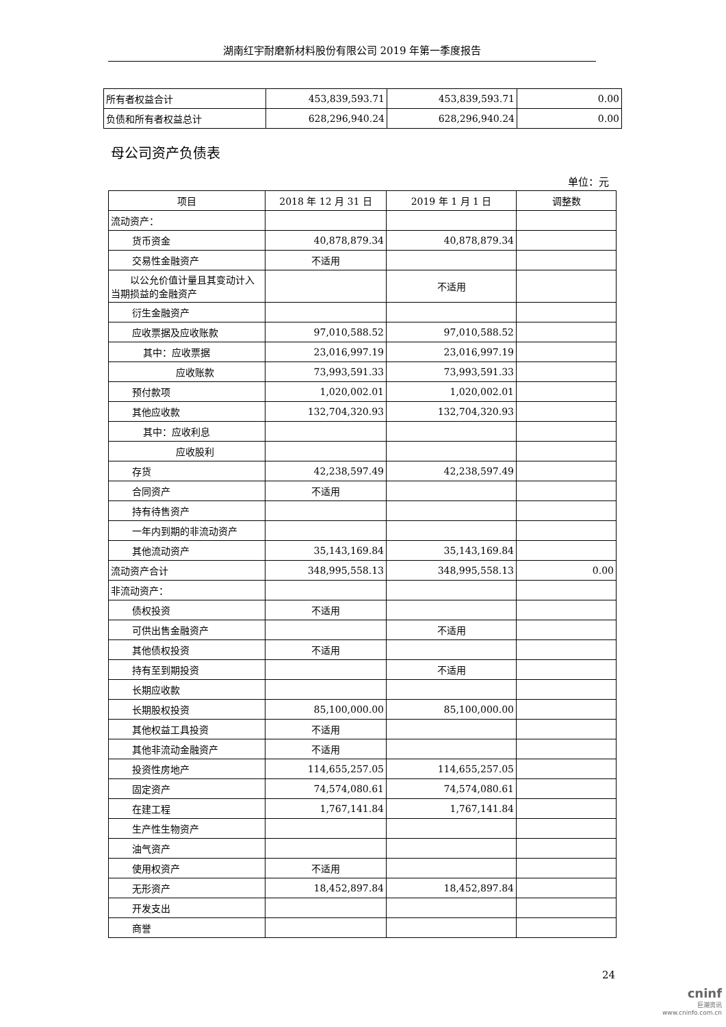湖南红宇耐磨新材料股份有限公司 2019 年第一季度报告
| 所有者权益合计 | 453,839,593.71 | 453,839,593.71 | 0.00 |
| 负债和所有者权益总计 | 628,296,940.24 | 628,296,940.24 | 0.00 |
母公司资产负债表
单位：元
| 项目 | 2018 年 12 月 31 日 | 2019 年 1 月 1 日 | 调整数 |
| --- | --- | --- | --- |
| 流动资产： | | | |
| 货币资金 | 40,878,879.34 | 40,878,879.34 | |
| 交易性金融资产 | 不适用 | | |
| 以公允价值计量且其变动计入当期损益的金融资产 | | 不适用 | |
| 衍生金融资产 | | | |
| 应收票据及应收账款 | 97,010,588.52 | 97,010,588.52 | |
| 其中：应收票据 | 23,016,997.19 | 23,016,997.19 | |
| 应收账款 | 73,993,591.33 | 73,993,591.33 | |
| 预付款项 | 1,020,002.01 | 1,020,002.01 | |
| 其他应收款 | 132,704,320.93 | 132,704,320.93 | |
| 其中：应收利息 | | | |
| 应收股利 | | | |
| 存货 | 42,238,597.49 | 42,238,597.49 | |
| 合同资产 | 不适用 | | |
| 持有待售资产 | | | |
| 一年内到期的非流动资产 | | | |
| 其他流动资产 | 35,143,169.84 | 35,143,169.84 | |
| 流动资产合计 | 348,995,558.13 | 348,995,558.13 | 0.00 |
| 非流动资产： | | | |
| 债权投资 | 不适用 | | |
| 可供出售金融资产 | | 不适用 | |
| 其他债权投资 | 不适用 | | |
| 持有至到期投资 | | 不适用 | |
| 长期应收款 | | | |
| 长期股权投资 | 85,100,000.00 | 85,100,000.00 | |
| 其他权益工具投资 | 不适用 | | |
| 其他非流动金融资产 | 不适用 | | |
| 投资性房地产 | 114,655,257.05 | 114,655,257.05 | |
| 固定资产 | 74,574,080.61 | 74,574,080.61 | |
| 在建工程 | 1,767,141.84 | 1,767,141.84 | |
| 生产性生物资产 | | | |
| 油气资产 | | | |
| 使用权资产 | 不适用 | | |
| 无形资产 | 18,452,897.84 | 18,452,897.84 | |
| 开发支出 | | | |
| 商誉 | | | |
24
cninf
巨潮资讯
www.cninfo.com.cn